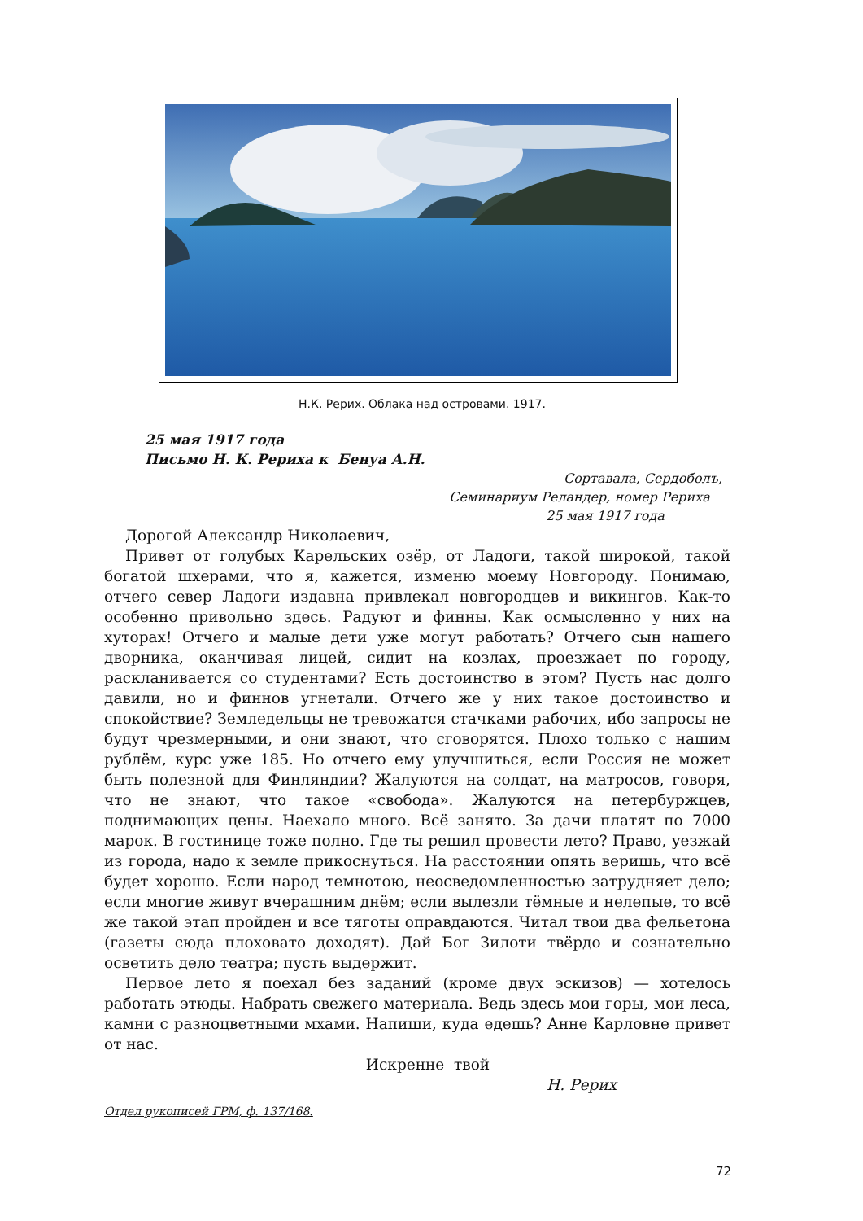Н.К. Рерих. Облака над островами. 1917.
25 мая 1917 года
Письмо Н. К. Рериха к Бенуа А.Н.
Сортавала, Сердоболъ,
Семинариум Реландер, номер Рериха
25 мая 1917 года
Дорогой Александр Николаевич,
Привет от голубых Карельских озёр, от Ладоги, такой широкой, такой богатой шхерами, что я, кажется, изменю моему Новгороду. Понимаю, отчего север Ладоги издавна привлекал новгородцев и викингов. Как-то особенно привольно здесь. Радуют и финны. Как осмысленно у них на хуторах! Отчего и малые дети уже могут работать? Отчего сын нашего дворника, оканчивая лицей, сидит на козлах, проезжает по городу, раскланивается со студентами? Есть достоинство в этом? Пусть нас долго давили, но и финнов угнетали. Отчего же у них такое достоинство и спокойствие? Земледельцы не тревожатся стачками рабочих, ибо запросы не будут чрезмерными, и они знают, что сговорятся. Плохо только с нашим рублём, курс уже 185. Но отчего ему улучшиться, если Россия не может быть полезной для Финляндии? Жалуются на солдат, на матросов, говоря, что не знают, что такое «свобода». Жалуются на петербуржцев, поднимающих цены. Наехало много. Всё занято. За дачи платят по 7000 марок. В гостинице тоже полно. Где ты решил провести лето? Право, уезжай из города, надо к земле прикоснуться. На расстоянии опять веришь, что всё будет хорошо. Если народ темнотою, неосведомленностью затрудняет дело; если многие живут вчерашним днём; если вылезли тёмные и нелепые, то всё же такой этап пройден и все тяготы оправдаются. Читал твои два фельетона (газеты сюда плоховато доходят). Дай Бог Зилоти твёрдо и сознательно осветить дело театра; пусть выдержит.
Первое лето я поехал без заданий (кроме двух эскизов) — хотелось работать этюды. Набрать свежего материала. Ведь здесь мои горы, мои леса, камни с разноцветными мхами. Напиши, куда едешь? Анне Карловне привет от нас.
Искренне твой
Н. Рерих
Отдел рукописей ГРМ, ф. 137/168.
72